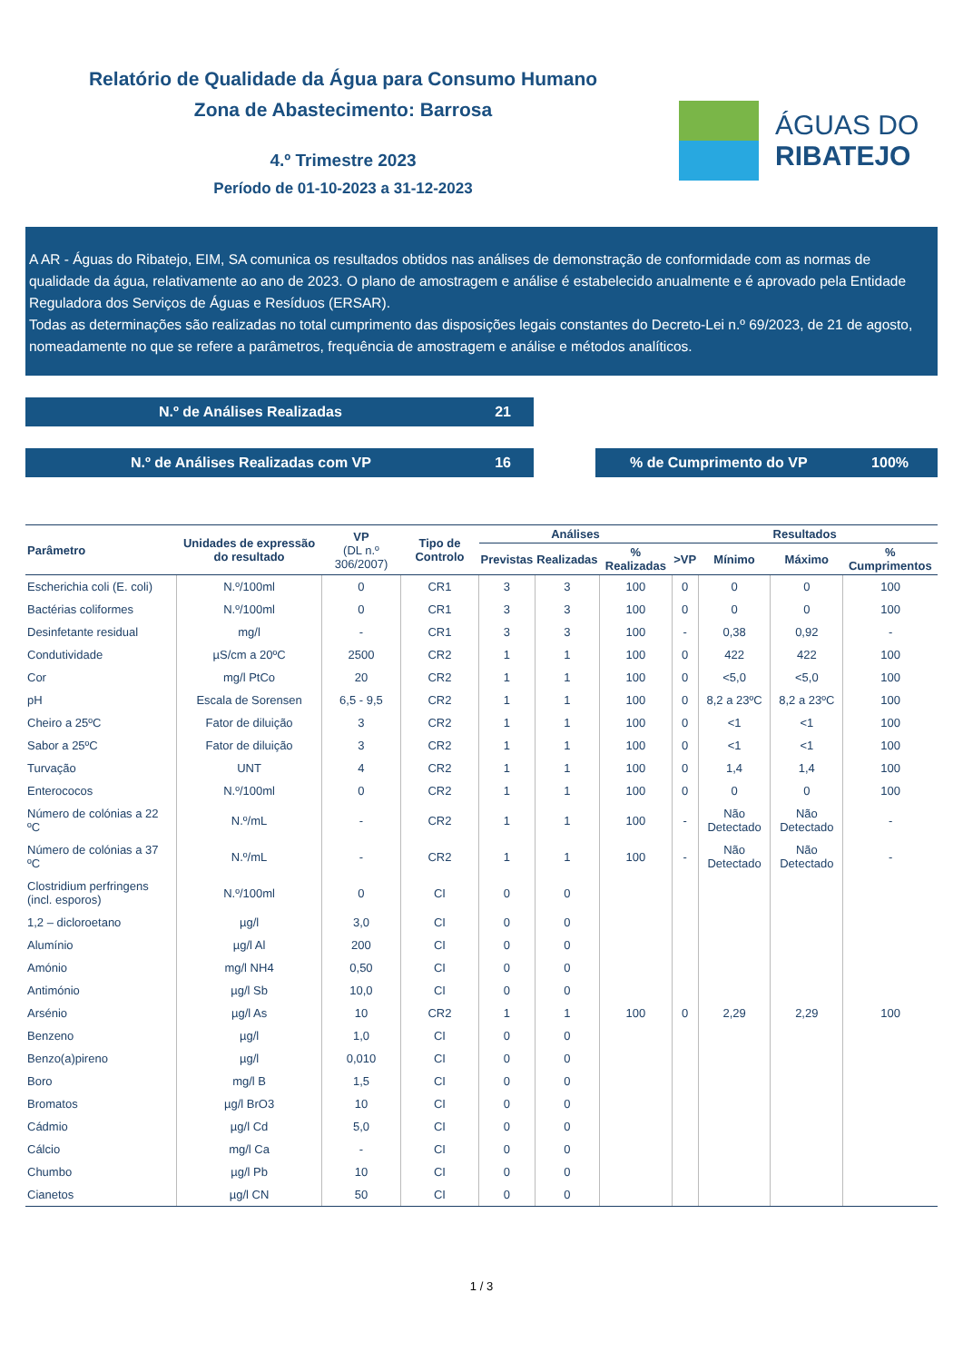Relatório de Qualidade da Água para Consumo Humano
Zona de Abastecimento: Barrosa
4.º Trimestre 2023
Período de 01-10-2023 a 31-12-2023
ÁGUAS DO
RIBATEJO
A AR - Águas do Ribatejo, EIM, SA comunica os resultados obtidos nas análises de demonstração de conformidade com as normas de qualidade da água, relativamente ao ano de 2023. O plano de amostragem e análise é estabelecido anualmente e é aprovado pela Entidade Reguladora dos Serviços de Águas e Resíduos (ERSAR).
Todas as determinações são realizadas no total cumprimento das disposições legais constantes do Decreto-Lei n.º 69/2023, de 21 de agosto, nomeadamente no que se refere a parâmetros, frequência de amostragem e análise e métodos analíticos.
N.º de Análises Realizadas 21
N.º de Análises Realizadas com VP 16 % de Cumprimento do VP 100%
| Parâmetro | Unidades de expressão do resultado | VP (DL n.º 306/2007) | Tipo de Controlo | Análises | | | Resultados | | | |
| --- | --- | --- | --- | --- | --- | --- | --- | --- | --- | --- |
| | | | | Previstas | Realizadas | % Realizadas | >VP | Mínimo | Máximo | % Cumprimentos |
| Escherichia coli (E. coli) | N.º/100ml | 0 | CR1 | 3 | 3 | 100 | 0 | 0 | 0 | 100 |
| Bactérias coliformes | N.º/100ml | 0 | CR1 | 3 | 3 | 100 | 0 | 0 | 0 | 100 |
| Desinfetante residual | mg/l | - | CR1 | 3 | 3 | 100 | - | 0,38 | 0,92 | - |
| Condutividade | µS/cm a 20ºC | 2500 | CR2 | 1 | 1 | 100 | 0 | 422 | 422 | 100 |
| Cor | mg/l PtCo | 20 | CR2 | 1 | 1 | 100 | 0 | <5,0 | <5,0 | 100 |
| pH | Escala de Sorensen | 6,5 - 9,5 | CR2 | 1 | 1 | 100 | 0 | 8,2 a 23ºC | 8,2 a 23ºC | 100 |
| Cheiro a 25ºC | Fator de diluição | 3 | CR2 | 1 | 1 | 100 | 0 | <1 | <1 | 100 |
| Sabor a 25ºC | Fator de diluição | 3 | CR2 | 1 | 1 | 100 | 0 | <1 | <1 | 100 |
| Turvação | UNT | 4 | CR2 | 1 | 1 | 100 | 0 | 1,4 | 1,4 | 100 |
| Enterococos | N.º/100ml | 0 | CR2 | 1 | 1 | 100 | 0 | 0 | 0 | 100 |
| Número de colónias a 22 ºC | N.º/mL | - | CR2 | 1 | 1 | 100 | - | Não Detectado | Não Detectado | - |
| Número de colónias a 37 ºC | N.º/mL | - | CR2 | 1 | 1 | 100 | - | Não Detectado | Não Detectado | - |
| Clostridium perfringens (incl. esporos) | N.º/100ml | 0 | CI | 0 | 0 | | | | | |
| 1,2 – dicloroetano | µg/l | 3,0 | CI | 0 | 0 | | | | | |
| Alumínio | µg/l Al | 200 | CI | 0 | 0 | | | | | |
| Amónio | mg/l NH4 | 0,50 | CI | 0 | 0 | | | | | |
| Antimónio | µg/l Sb | 10,0 | CI | 0 | 0 | | | | | |
| Arsénio | µg/l As | 10 | CR2 | 1 | 1 | 100 | 0 | 2,29 | 2,29 | 100 |
| Benzeno | µg/l | 1,0 | CI | 0 | 0 | | | | | |
| Benzo(a)pireno | µg/l | 0,010 | CI | 0 | 0 | | | | | |
| Boro | mg/l B | 1,5 | CI | 0 | 0 | | | | | |
| Bromatos | µg/l BrO3 | 10 | CI | 0 | 0 | | | | | |
| Cádmio | µg/l Cd | 5,0 | CI | 0 | 0 | | | | | |
| Cálcio | mg/l Ca | - | CI | 0 | 0 | | | | | |
| Chumbo | µg/l Pb | 10 | CI | 0 | 0 | | | | | |
| Cianetos | µg/l CN | 50 | CI | 0 | 0 | | | | | |
1 / 3